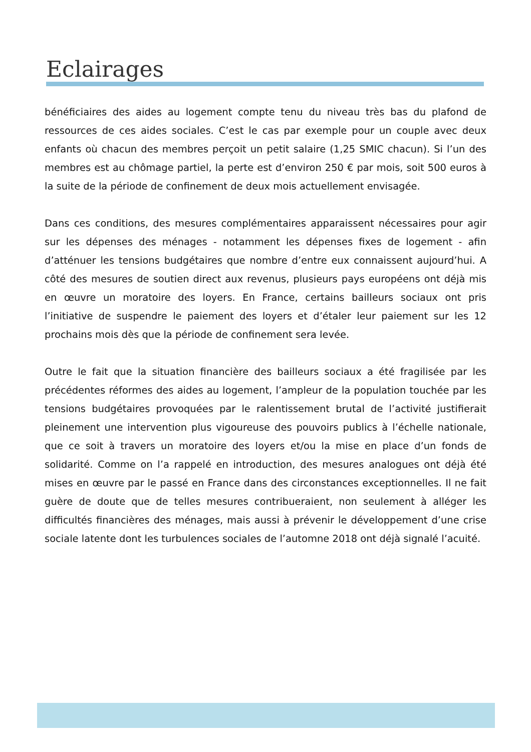Eclairages
bénéficiaires des aides au logement compte tenu du niveau très bas du plafond de ressources de ces aides sociales. C’est le cas par exemple pour un couple avec deux enfants où chacun des membres perçoit un petit salaire (1,25 SMIC chacun). Si l’un des membres est au chômage partiel, la perte est d’environ 250 € par mois, soit 500 euros à la suite de la période de confinement de deux mois actuellement envisagée.
Dans ces conditions, des mesures complémentaires apparaissent nécessaires pour agir sur les dépenses des ménages - notamment les dépenses fixes de logement - afin d’atténuer les tensions budgétaires que nombre d’entre eux connaissent aujourd’hui. A côté des mesures de soutien direct aux revenus, plusieurs pays européens ont déjà mis en œuvre un moratoire des loyers. En France, certains bailleurs sociaux ont pris l’initiative de suspendre le paiement des loyers et d’étaler leur paiement sur les 12 prochains mois dès que la période de confinement sera levée.
Outre le fait que la situation financière des bailleurs sociaux a été fragilisée par les précédentes réformes des aides au logement, l’ampleur de la population touchée par les tensions budgétaires provoquées par le ralentissement brutal de l’activité justifierait pleinement une intervention plus vigoureuse des pouvoirs publics à l’échelle nationale, que ce soit à travers un moratoire des loyers et/ou la mise en place d’un fonds de solidarité. Comme on l’a rappelé en introduction, des mesures analogues ont déjà été mises en œuvre par le passé en France dans des circonstances exceptionnelles. Il ne fait guère de doute que de telles mesures contribueraient, non seulement à alléger les difficultés financières des ménages, mais aussi à prévenir le développement d’une crise sociale latente dont les turbulences sociales de l’automne 2018 ont déjà signalé l’acuité.